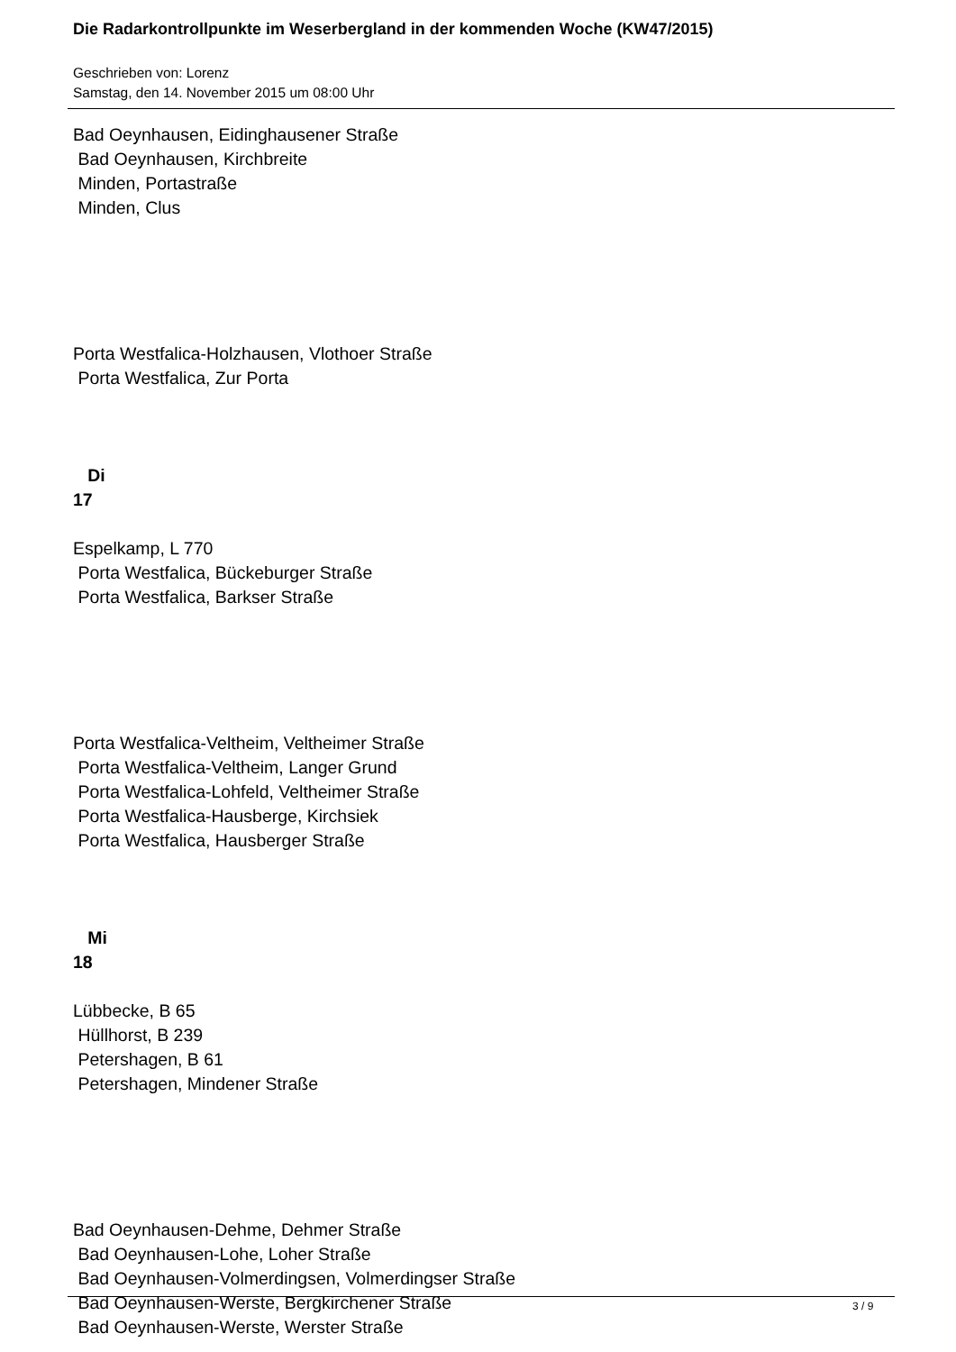Die Radarkontrollpunkte im Weserbergland in der kommenden Woche (KW47/2015)
Geschrieben von: Lorenz
Samstag, den 14. November 2015 um 08:00 Uhr
Bad Oeynhausen, Eidinghausener Straße Bad Oeynhausen, Kirchbreite Minden, Portastraße Minden, Clus Porta Westfalica-Holzhausen, Vlothoer Straße Porta Westfalica, Zur Porta Di 17 Espelkamp, L 770 Porta Westfalica, Bückeburger Straße Porta Westfalica, Barkser Straße Porta Westfalica-Veltheim, Veltheimer Straße Porta Westfalica-Veltheim, Langer Grund Porta Westfalica-Lohfeld, Veltheimer Straße Porta Westfalica-Hausberge, Kirchsiek Porta Westfalica, Hausberger Straße Mi 18 Lübbecke, B 65 Hüllhorst, B 239 Petershagen, B 61 Petershagen, Mindener Straße Bad Oeynhausen-Dehme, Dehmer Straße Bad Oeynhausen-Lohe, Loher Straße Bad Oeynhausen-Volmerdingsen, Volmerdingser Straße Bad Oeynhausen-Werste, Bergkirchener Straße Bad Oeynhausen-Werste, Werster Straße
3 / 9